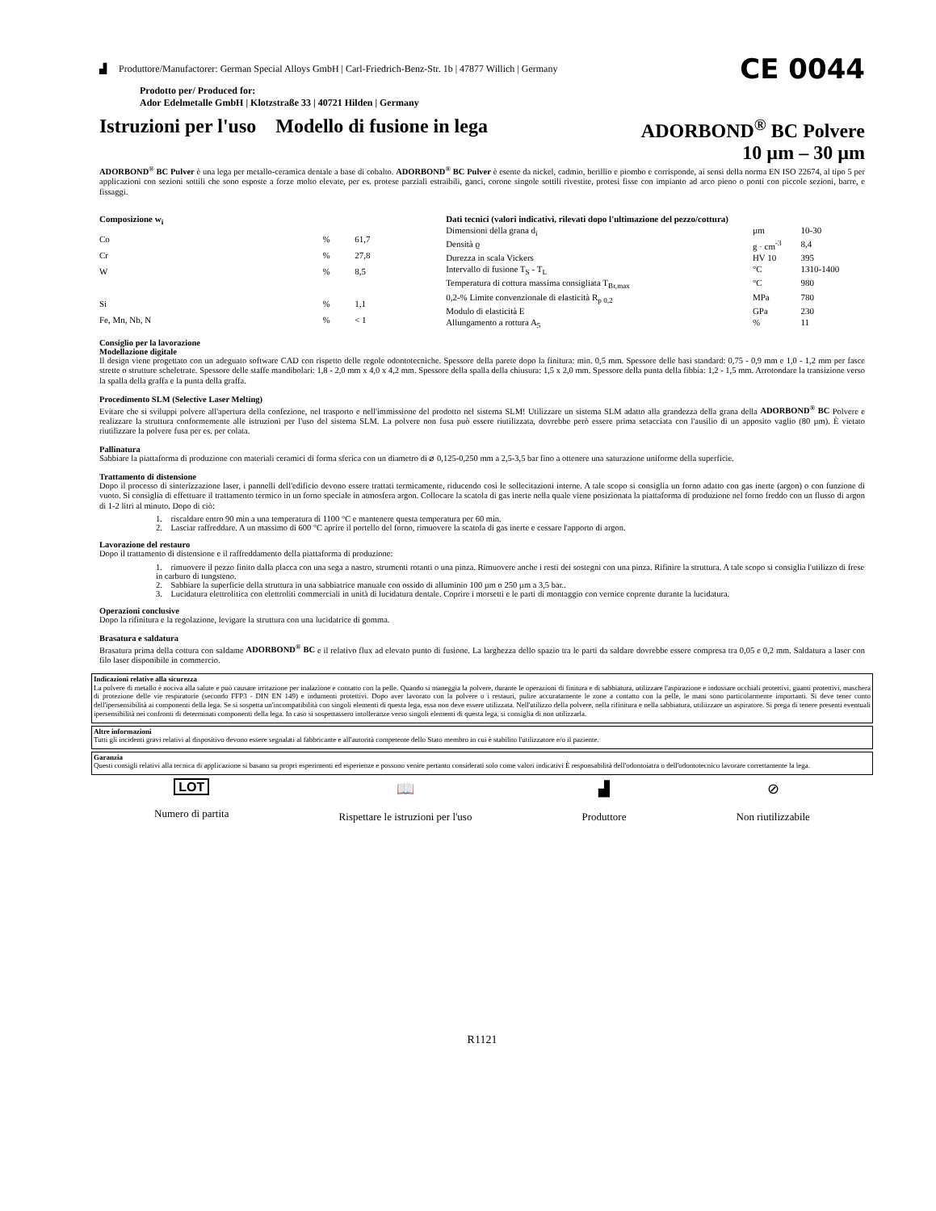▟ Produttore/Manufactorer: German Special Alloys GmbH | Carl-Friedrich-Benz-Str. 1b | 47877 Willich | Germany CE 0044
Prodotto per/ Produced for:
Ador Edelmetalle GmbH | Klotzstraße 33 | 40721 Hilden | Germany
Istruzioni per l'uso Modello di fusione in lega ADORBOND<sup>®</sup> BC Polvere
10 µm – 30 µm
ADORBOND<sup>®</sup> BC Pulver è una lega per metallo-ceramica dentale a base di cobalto. ADORBOND<sup>®</sup> BC Pulver è esente da nickel, cadmio, berillio e piombo e corrisponde, ai sensi della norma EN ISO 22674, al tipo 5 per applicazioni con sezioni sottili che sono esposte a forze molto elevate, per es. protese parziali estraibili, ganci, corone singole sottili rivestite, protesi fisse con impianto ad arco pieno o ponti con piccole sezioni, barre, e fissaggi.
| Composizione w<sub>i</sub> | | |
| --- | --- | --- |
| Co | % | 61,7 |
| Cr | % | 27,8 |
| W | % | 8,5 |
| Si | % | 1,1 |
| Fe, Mn, Nb, N | % | < 1 |
| Dati tecnici (valori indicativi, rilevati dopo l'ultimazione del pezzo/cottura) | | |
| --- | --- | --- |
| Dimensioni della grana d<sub>i</sub> | µm | 10-30 |
| Densità ϱ | g · cm<sup>-3</sup> | 8,4 |
| Durezza in scala Vickers | HV 10 | 395 |
| Intervallo di fusione T<sub>S</sub> - T<sub>L</sub> | °C | 1310-1400 |
| Temperatura di cottura massima consigliata T<sub>Br,max</sub> | °C | 980 |
| 0,2-% Limite convenzionale di elasticità R<sub>p 0,2</sub> | MPa | 780 |
| Modulo di elasticità E | GPa | 230 |
| Allungamento a rottura A<sub>5</sub> | % | 11 |
Consiglio per la lavorazione
Modellazione digitale
Il design viene progettato con un adeguato software CAD con rispetto delle regole odontotecniche. Spessore della parete dopo la finitura: min. 0,5 mm. Spessore delle basi standard: 0,75 - 0,9 mm e 1,0 - 1,2 mm per fasce strette o strutture scheletrate. Spessore delle staffe mandibolari: 1,8 - 2,0 mm x 4,0 x 4,2 mm. Spessore della spalla della chiusura: 1,5 x 2,0 mm. Spessore della punta della fibbia: 1,2 - 1,5 mm. Arrotondare la transizione verso la spalla della graffa e la punta della graffa.
Procedimento SLM (Selective Laser Melting)
Evitare che si sviluppi polvere all'apertura della confezione, nel trasporto e nell'immissione del prodotto nel sistema SLM! Utilizzare un sistema SLM adatto alla grandezza della grana della ADORBOND<sup>®</sup> BC Polvere e realizzare la struttura conformemente alle istruzioni per l'uso del sistema SLM. La polvere non fusa può essere riutilizzata, dovrebbe però essere prima setacciata con l'ausilio di un apposito vaglio (80 µm). È vietato riutilizzare la polvere fusa per es. per colata.
Pallinatura
Sabbiare la piattaforma di produzione con materiali ceramici di forma sferica con un diametro di ⌀ 0,125-0,250 mm a 2,5-3,5 bar fino a ottenere una saturazione uniforme della superficie.
Trattamento di distensione
Dopo il processo di sinterizzazione laser, i pannelli dell'edificio devono essere trattati termicamente, riducendo così le sollecitazioni interne. A tale scopo si consiglia un forno adatto con gas inerte (argon) o con funzione di vuoto. Si consiglia di effettuare il trattamento termico in un forno speciale in atmosfera argon. Collocare la scatola di gas inerte nella quale viene posizionata la piattaforma di produzione nel forno freddo con un flusso di argon di 1-2 litri al minuto. Dopo di ciò:
1. riscaldare entro 90 min a una temperatura di 1100 °C e mantenere questa temperatura per 60 min.
2. Lasciar raffreddare. A un massimo di 600 °C aprire il portello del forno, rimuovere la scatola di gas inerte e cessare l'apporto di argon.
Lavorazione del restauro
Dopo il trattamento di distensione e il raffreddamento della piattaforma di produzione:
1. rimuovere il pezzo finito dalla placca con una sega a nastro, strumenti rotanti o una pinza. Rimuovere anche i resti dei sostegni con una pinza. Rifinire la struttura. A tale scopo si consiglia l'utilizzo di frese in carburo di tungsteno.
2. Sabbiare la superficie della struttura in una sabbiatrice manuale con ossido di alluminio 100 µm o 250 µm a 3,5 bar..
3. Lucidatura elettrolitica con elettroliti commerciali in unità di lucidatura dentale. Coprire i morsetti e le parti di montaggio con vernice coprente durante la lucidatura.
Operazioni conclusive
Dopo la rifinitura e la regolazione, levigare la struttura con una lucidatrice di gomma.
Brasatura e saldatura
Brasatura prima della cottura con saldame ADORBOND<sup>®</sup> BC e il relativo flux ad elevato punto di fusione. La larghezza dello spazio tra le parti da saldare dovrebbe essere compresa tra 0,05 e 0,2 mm. Saldatura a laser con filo laser disponibile in commercio.
Indicazioni relative alla sicurezza
La polvere di metallo è nociva alla salute e può causare irritazione per inalazione e contatto con la pelle. Quando si maneggia la polvere, durante le operazioni di finitura e di sabbiatura, utilizzare l'aspirazione e indossare occhiali protettivi, guanti protettivi, maschera di protezione delle vie respiratorie (secondo FFP3 - DIN EN 149) e indumenti protettivi. Dopo aver lavorato con la polvere o i restauri, pulire accuratamente le zone a contatto con la pelle, le mani sono particolarmente importanti. Si deve tener conto dell'ipersensibilità ai componenti della lega. Se si sospetta un'incompatibilità con singoli elementi di questa lega, essa non deve essere utilizzata. Nell'utilizzo della polvere, nella rifinitura e nella sabbiatura, utiliizzare un aspiratore. Si prega di tenere presenti eventuali ipersensibilità nei confronti di determinati componenti della lega. In caso si sospettassero intolleranze verso singoli elementi di questa lega, si consiglia di non utilizzarla.
Altre informazioni
Tutti gli incidenti gravi relativi al dispositivo devono essere segnalati al fabbricante e all'autorità competente dello Stato membro in cui è stabilito l'utilizzatore e/o il paziente.
Garanzia
Questi consigli relativi alla tecnica di applicazione si basano su propri esperimenti ed esperienze e possono venire pertanto considerati solo come valori indicativi È responsabilità dell'odontoiatra o dell'odontotecnico lavorare correttamente la lega.
LOT
Numero di partita
📖
Rispettare le istruzioni per l'uso
▟
Produttore
⊘
Non riutilizzabile
R1121